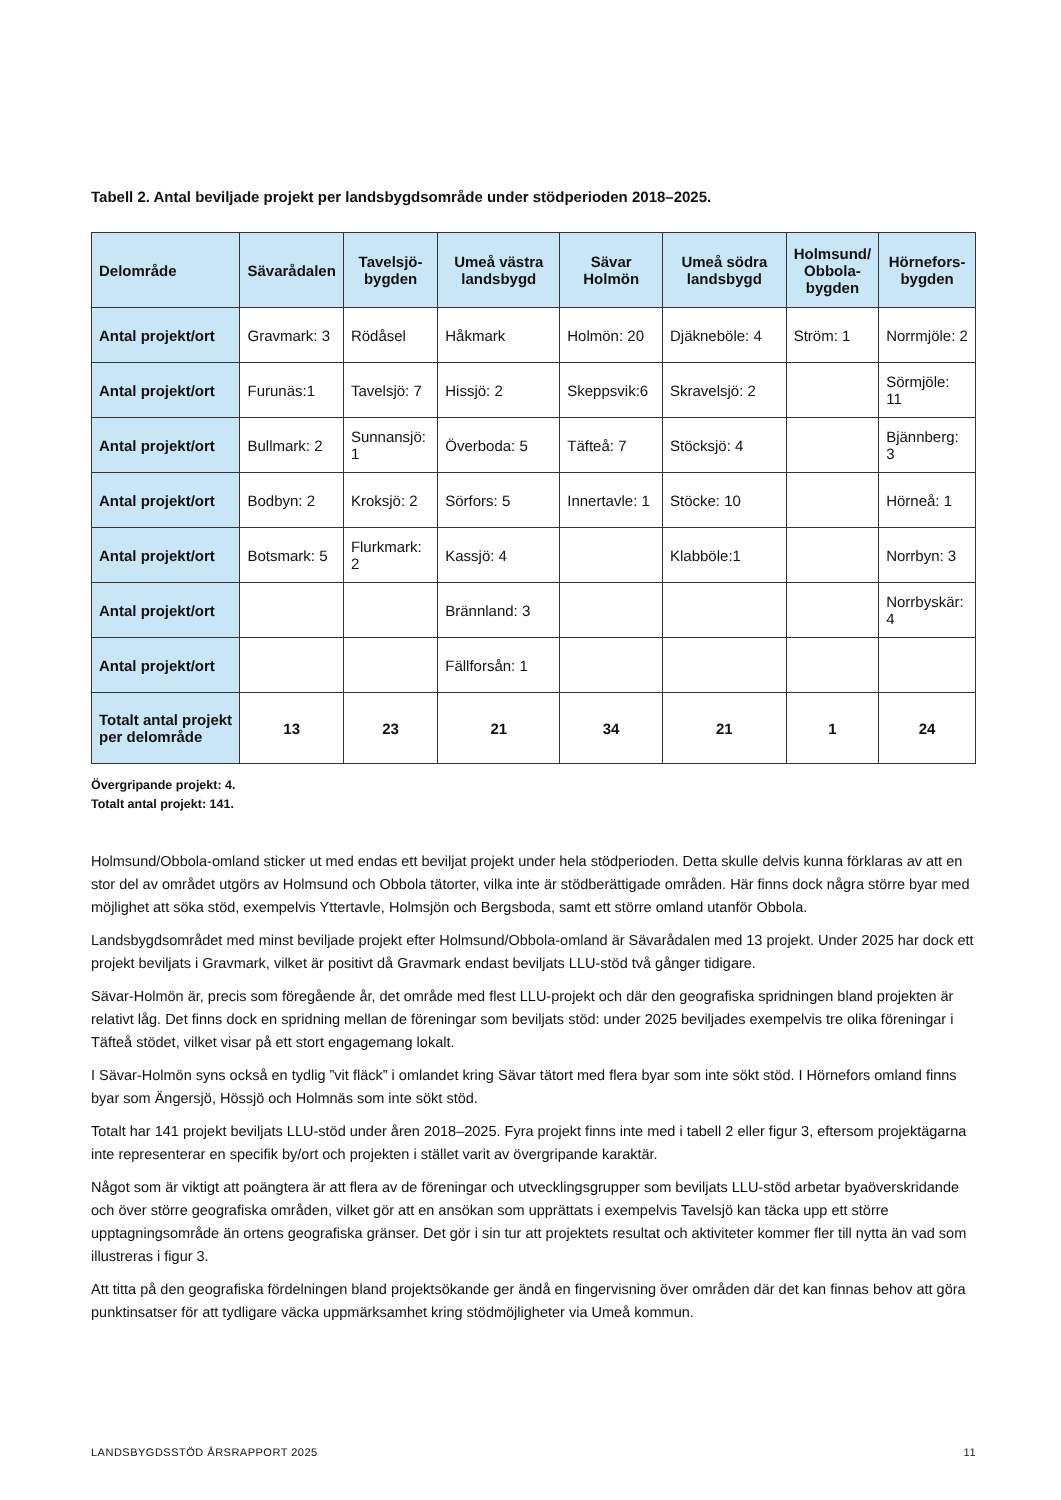Tabell 2. Antal beviljade projekt per landsbygdsområde under stödperioden 2018–2025.
| Delområde | Sävarådalen | Tavelsjö- bygden | Umeå västra landsbygd | Sävar Holmön | Umeå södra landsbygd | Holmsund/ Obbola- bygden | Hörnefors- bygden |
| --- | --- | --- | --- | --- | --- | --- | --- |
| Antal projekt/ort | Gravmark: 3 | Rödåsel | Håkmark | Holmön: 20 | Djäkneböle: 4 | Ström: 1 | Norrmjöle: 2 |
| Antal projekt/ort | Furunäs:1 | Tavelsjö: 7 | Hissjö: 2 | Skeppsvik:6 | Skravelsjö: 2 | | Sörmjöle: 11 |
| Antal projekt/ort | Bullmark: 2 | Sunnansjö: 1 | Överboda: 5 | Täfteå: 7 | Stöcksjö: 4 | | Bjännberg: 3 |
| Antal projekt/ort | Bodbyn: 2 | Kroksjö: 2 | Sörfors: 5 | Innertavle: 1 | Stöcke: 10 | | Hörneå: 1 |
| Antal projekt/ort | Botsmark: 5 | Flurkmark: 2 | Kassjö: 4 | | Klabböle:1 | | Norrbyn: 3 |
| Antal projekt/ort | | | Brännland: 3 | | | | Norrbyskär: 4 |
| Antal projekt/ort | | | Fällforsån: 1 | | | | |
| Totalt antal projekt per delområde | 13 | 23 | 21 | 34 | 21 | 1 | 24 |
Övergripande projekt: 4.
Totalt antal projekt: 141.
Holmsund/Obbola-omland sticker ut med endas ett beviljat projekt under hela stödperioden. Detta skulle delvis kunna förklaras av att en stor del av området utgörs av Holmsund och Obbola tätorter, vilka inte är stödberättigade områden. Här finns dock några större byar med möjlighet att söka stöd, exempelvis Yttertavle, Holmsjön och Bergsboda, samt ett större omland utanför Obbola.
Landsbygdsområdet med minst beviljade projekt efter Holmsund/Obbola-omland är Sävarådalen med 13 projekt. Under 2025 har dock ett projekt beviljats i Gravmark, vilket är positivt då Gravmark endast beviljats LLU-stöd två gånger tidigare.
Sävar-Holmön är, precis som föregående år, det område med flest LLU-projekt och där den geografiska spridningen bland projekten är relativt låg. Det finns dock en spridning mellan de föreningar som beviljats stöd: under 2025 beviljades exempelvis tre olika föreningar i Täfteå stödet, vilket visar på ett stort engagemang lokalt.
I Sävar-Holmön syns också en tydlig ”vit fläck” i omlandet kring Sävar tätort med flera byar som inte sökt stöd. I Hörnefors omland finns byar som Ängersjö, Hössjö och Holmnäs som inte sökt stöd.
Totalt har 141 projekt beviljats LLU-stöd under åren 2018–2025. Fyra projekt finns inte med i tabell 2 eller figur 3, eftersom projektägarna inte representerar en specifik by/ort och projekten i stället varit av övergripande karaktär.
Något som är viktigt att poängtera är att flera av de föreningar och utvecklingsgrupper som beviljats LLU-stöd arbetar byaöverskridande och över större geografiska områden, vilket gör att en ansökan som upprättats i exempelvis Tavelsjö kan täcka upp ett större upptagningsområde än ortens geografiska gränser. Det gör i sin tur att projektets resultat och aktiviteter kommer fler till nytta än vad som illustreras i figur 3.
Att titta på den geografiska fördelningen bland projektsökande ger ändå en fingervisning över områden där det kan finnas behov att göra punktinsatser för att tydligare väcka uppmärksamhet kring stödmöjligheter via Umeå kommun.
LANDSBYGDSSTÖD ÅRSRAPPORT 2025 11